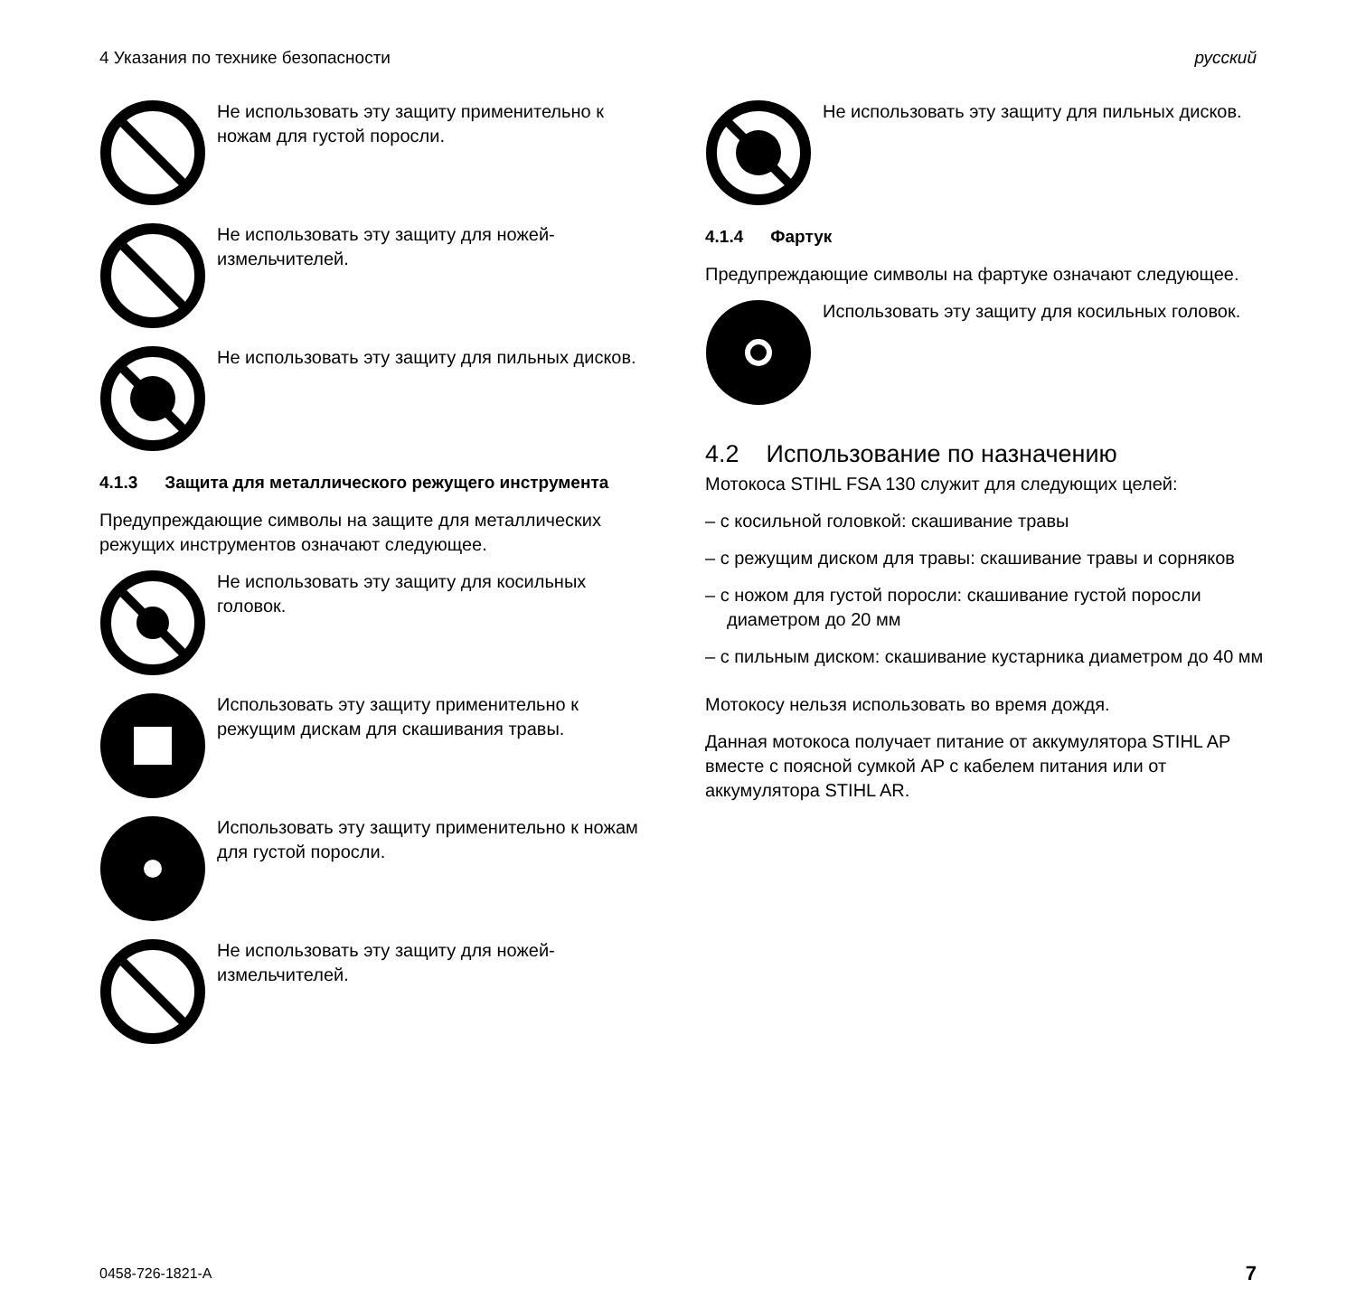4 Указания по технике безопасности русский
Не использовать эту защиту применительно к ножам для густой поросли.
Не использовать эту защиту для ножей-измельчителей.
Не использовать эту защиту для пильных дисков.
4.1.3 Защита для металлического режущего инструмента
Предупреждающие символы на защите для металлических режущих инструментов означают следующее.
Не использовать эту защиту для косильных головок.
Использовать эту защиту применительно к режущим дискам для скашивания травы.
Использовать эту защиту применительно к ножам для густой поросли.
Не использовать эту защиту для ножей-измельчителей.
Не использовать эту защиту для пильных дисков.
4.1.4 Фартук
Предупреждающие символы на фартуке означают следующее.
Использовать эту защиту для косильных головок.
4.2 Использование по назначению
Мотокоса STIHL FSA 130 служит для следующих целей:
– с косильной головкой: скашивание травы
– с режущим диском для травы: скашивание травы и сорняков
– с ножом для густой поросли: скашивание густой поросли диаметром до 20 мм
– с пильным диском: скашивание кустарника диаметром до 40 мм
Мотокосу нельзя использовать во время дождя.
Данная мотокоса получает питание от аккумулятора STIHL AP вместе с поясной сумкой AP с кабелем питания или от аккумулятора STIHL AR.
0458-726-1821-A 7